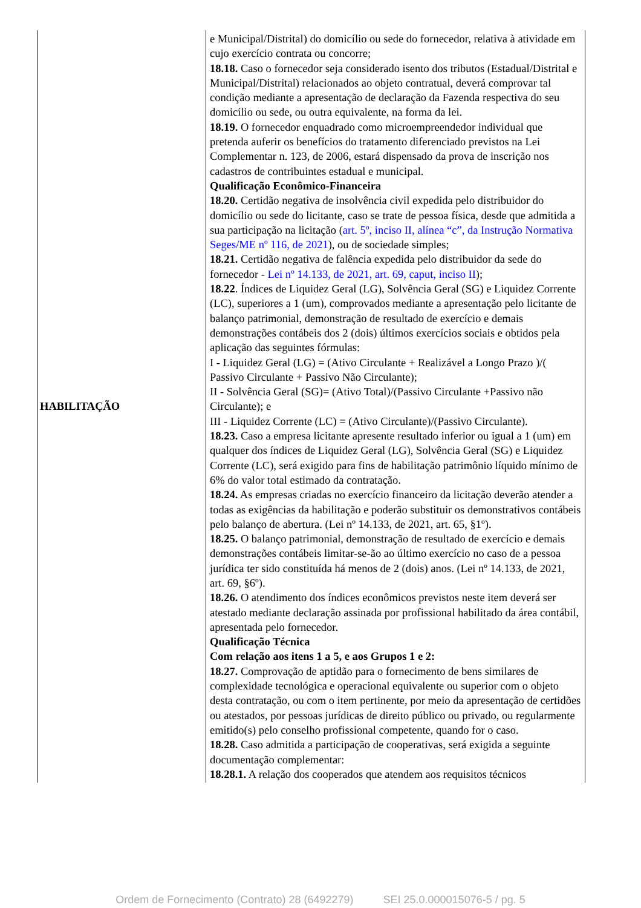| HABILITAÇÃO | e Municipal/Distrital) do domicílio ou sede do fornecedor, relativa à atividade em cujo exercício contrata ou concorre; 18.18. Caso o fornecedor seja considerado isento dos tributos (Estadual/Distrital e Municipal/Distrital) relacionados ao objeto contratual, deverá comprovar tal condição mediante a apresentação de declaração da Fazenda respectiva do seu domicílio ou sede, ou outra equivalente, na forma da lei. 18.19. O fornecedor enquadrado como microempreendedor individual que pretenda auferir os benefícios do tratamento diferenciado previstos na Lei Complementar n. 123, de 2006, estará dispensado da prova de inscrição nos cadastros de contribuintes estadual e municipal. Qualificação Econômico-Financeira 18.20. Certidão negativa de insolvência civil expedida pelo distribuidor do domicílio ou sede do licitante, caso se trate de pessoa física, desde que admitida a sua participação na licitação ( art. 5º, inciso II, alínea “c”, da Instrução Normativa Seges/ME nº 116, de 2021 ), ou de sociedade simples; 18.21. Certidão negativa de falência expedida pelo distribuidor da sede do fornecedor - Lei nº 14.133, de 2021, art. 69, caput, inciso II ); 18.22 . Índices de Liquidez Geral (LG), Solvência Geral (SG) e Liquidez Corrente (LC), superiores a 1 (um), comprovados mediante a apresentação pelo licitante de balanço patrimonial, demonstração de resultado de exercício e demais demonstrações contábeis dos 2 (dois) últimos exercícios sociais e obtidos pela aplicação das seguintes fórmulas: I - Liquidez Geral (LG) = (Ativo Circulante + Realizável a Longo Prazo )/( Passivo Circulante + Passivo Não Circulante); II - Solvência Geral (SG)= (Ativo Total)/(Passivo Circulante +Passivo não Circulante); e III - Liquidez Corrente (LC) = (Ativo Circulante)/(Passivo Circulante). 18.23. Caso a empresa licitante apresente resultado inferior ou igual a 1 (um) em qualquer dos índices de Liquidez Geral (LG), Solvência Geral (SG) e Liquidez Corrente (LC), será exigido para fins de habilitação patrimônio líquido mínimo de 6% do valor total estimado da contratação. 18.24. As empresas criadas no exercício financeiro da licitação deverão atender a todas as exigências da habilitação e poderão substituir os demonstrativos contábeis pelo balanço de abertura. (Lei nº 14.133, de 2021, art. 65, §1º). 18.25. O balanço patrimonial, demonstração de resultado de exercício e demais demonstrações contábeis limitar-se-ão ao último exercício no caso de a pessoa jurídica ter sido constituída há menos de 2 (dois) anos. (Lei nº 14.133, de 2021, art. 69, §6º). 18.26. O atendimento dos índices econômicos previstos neste item deverá ser atestado mediante declaração assinada por profissional habilitado da área contábil, apresentada pelo fornecedor. Qualificação Técnica Com relação aos itens 1 a 5, e aos Grupos 1 e 2: 18.27. Comprovação de aptidão para o fornecimento de bens similares de complexidade tecnológica e operacional equivalente ou superior com o objeto desta contratação, ou com o item pertinente, por meio da apresentação de certidões ou atestados, por pessoas jurídicas de direito público ou privado, ou regularmente emitido(s) pelo conselho profissional competente, quando for o caso. 18.28. Caso admitida a participação de cooperativas, será exigida a seguinte documentação complementar: 18.28.1. A relação dos cooperados que atendem aos requisitos técnicos |
Ordem de Fornecimento (Contrato) 28 (6492279) SEI 25.0.000015076-5 / pg. 5